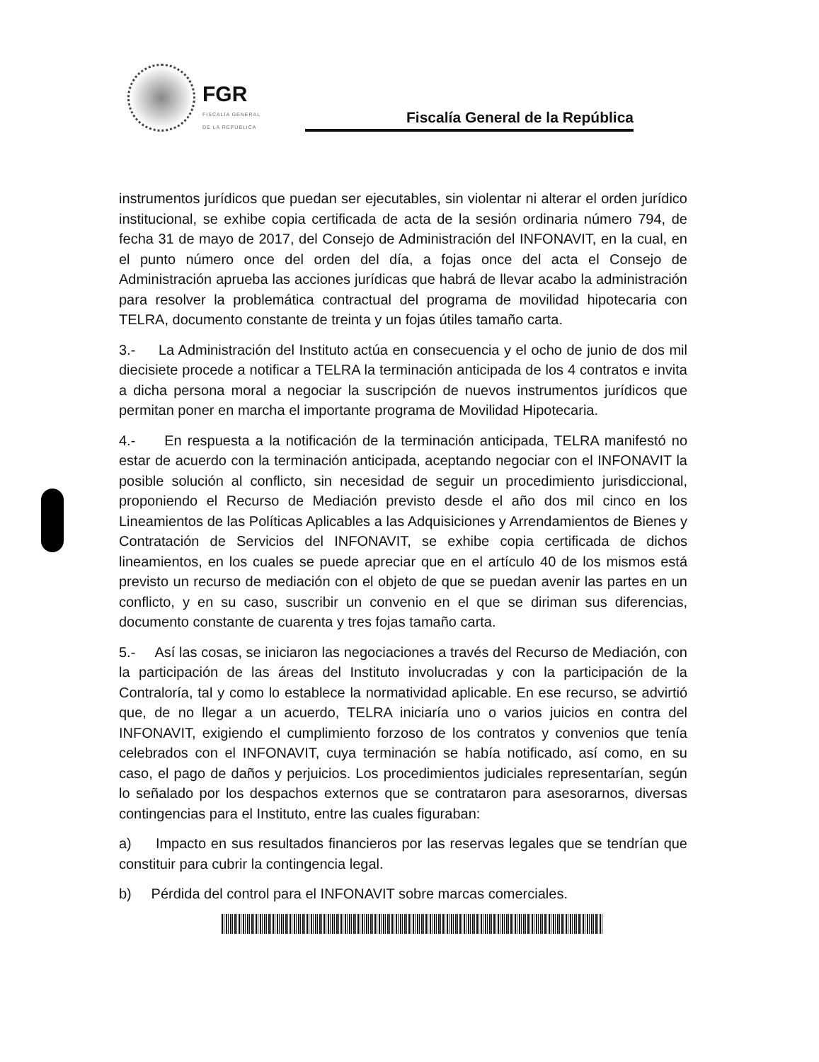FGR
FISCALÍA GENERAL DE LA REPÚBLICA
Fiscalía General de la República
instrumentos jurídicos que puedan ser ejecutables, sin violentar ni alterar el orden jurídico institucional, se exhibe copia certificada de acta de la sesión ordinaria número 794, de fecha 31 de mayo de 2017, del Consejo de Administración del INFONAVIT, en la cual, en el punto número once del orden del día, a fojas once del acta el Consejo de Administración aprueba las acciones jurídicas que habrá de llevar acabo la administración para resolver la problemática contractual del programa de movilidad hipotecaria con TELRA, documento constante de treinta y un fojas útiles tamaño carta.
3.- La Administración del Instituto actúa en consecuencia y el ocho de junio de dos mil diecisiete procede a notificar a TELRA la terminación anticipada de los 4 contratos e invita a dicha persona moral a negociar la suscripción de nuevos instrumentos jurídicos que permitan poner en marcha el importante programa de Movilidad Hipotecaria.
4.- En respuesta a la notificación de la terminación anticipada, TELRA manifestó no estar de acuerdo con la terminación anticipada, aceptando negociar con el INFONAVIT la posible solución al conflicto, sin necesidad de seguir un procedimiento jurisdiccional, proponiendo el Recurso de Mediación previsto desde el año dos mil cinco en los Lineamientos de las Políticas Aplicables a las Adquisiciones y Arrendamientos de Bienes y Contratación de Servicios del INFONAVIT, se exhibe copia certificada de dichos lineamientos, en los cuales se puede apreciar que en el artículo 40 de los mismos está previsto un recurso de mediación con el objeto de que se puedan avenir las partes en un conflicto, y en su caso, suscribir un convenio en el que se diriman sus diferencias, documento constante de cuarenta y tres fojas tamaño carta.
5.- Así las cosas, se iniciaron las negociaciones a través del Recurso de Mediación, con la participación de las áreas del Instituto involucradas y con la participación de la Contraloría, tal y como lo establece la normatividad aplicable. En ese recurso, se advirtió que, de no llegar a un acuerdo, TELRA iniciaría uno o varios juicios en contra del INFONAVIT, exigiendo el cumplimiento forzoso de los contratos y convenios que tenía celebrados con el INFONAVIT, cuya terminación se había notificado, así como, en su caso, el pago de daños y perjuicios. Los procedimientos judiciales representarían, según lo señalado por los despachos externos que se contrataron para asesorarnos, diversas contingencias para el Instituto, entre las cuales figuraban:
a) Impacto en sus resultados financieros por las reservas legales que se tendrían que constituir para cubrir la contingencia legal.
b) Pérdida del control para el INFONAVIT sobre marcas comerciales.